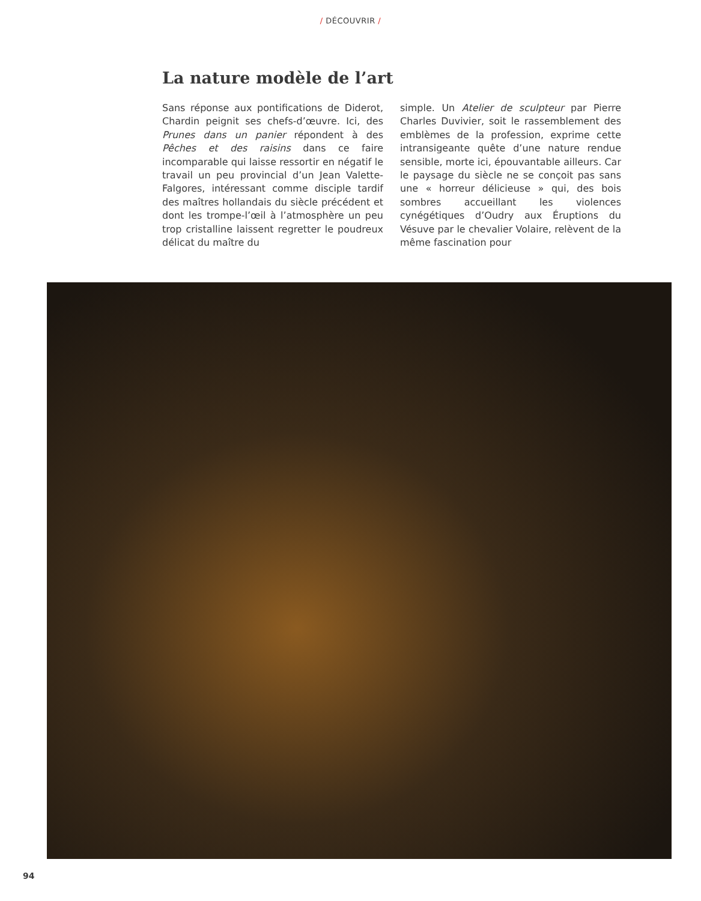/ DÉCOUVRIR /
La nature modèle de l’art
Sans réponse aux pontifications de Diderot, Chardin peignit ses chefs-d’œuvre. Ici, des Prunes dans un panier répondent à des Pêches et des raisins dans ce faire incomparable qui laisse ressortir en négatif le travail un peu provincial d’un Jean Valette-Falgores, intéressant comme disciple tardif des maîtres hollandais du siècle précédent et dont les trompe-l’œil à l’atmosphère un peu trop cristalline laissent regretter le poudreux délicat du maître du
simple. Un Atelier de sculpteur par Pierre Charles Duvivier, soit le rassemblement des emblèmes de la profession, exprime cette intransigeante quête d’une nature rendue sensible, morte ici, épouvantable ailleurs. Car le paysage du siècle ne se conçoit pas sans une « horreur délicieuse » qui, des bois sombres accueillant les violences cynégétiques d’Oudry aux Éruptions du Vésuve par le chevalier Volaire, relèvent de la même fascination pour
94